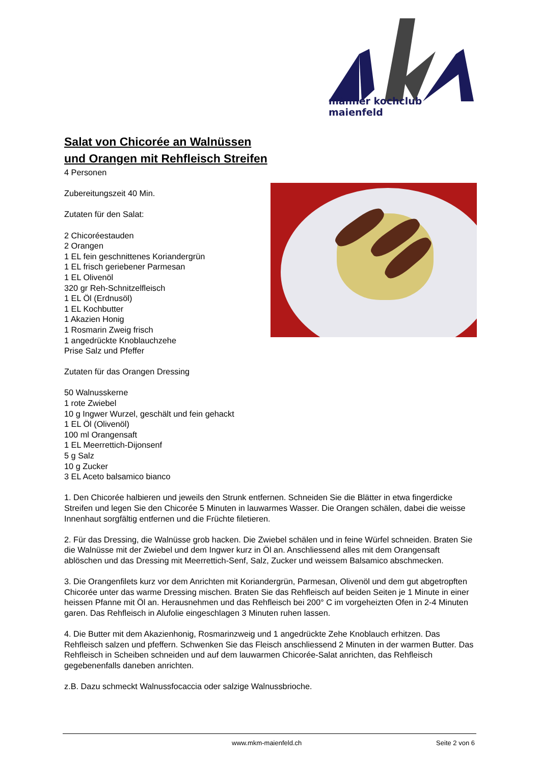männer kochclub maienfeld
Salat von Chicorée an Walnüssen
und Orangen mit Rehfleisch Streifen
4 Personen
Zubereitungszeit 40 Min.
Zutaten für den Salat:
2 Chicoréestauden
2 Orangen
1 EL fein geschnittenes Koriandergrün
1 EL frisch geriebener Parmesan
1 EL Olivenöl
320 gr Reh-Schnitzelfleisch
1 EL Öl (Erdnusöl)
1 EL Kochbutter
1 Akazien Honig
1 Rosmarin Zweig frisch
1 angedrückte Knoblauchzehe
Prise Salz und Pfeffer
Zutaten für das Orangen Dressing
50 Walnusskerne
1 rote Zwiebel
10 g Ingwer Wurzel, geschält und fein gehackt
1 EL Öl (Olivenöl)
100 ml Orangensaft
1 EL Meerrettich-Dijonsenf
5 g Salz
10 g Zucker
3 EL Aceto balsamico bianco
1. Den Chicorée halbieren und jeweils den Strunk entfernen. Schneiden Sie die Blätter in etwa fingerdicke Streifen und legen Sie den Chicorée 5 Minuten in lauwarmes Wasser. Die Orangen schälen, dabei die weisse Innenhaut sorgfältig entfernen und die Früchte filetieren.
2. Für das Dressing, die Walnüsse grob hacken. Die Zwiebel schälen und in feine Würfel schneiden. Braten Sie die Walnüsse mit der Zwiebel und dem Ingwer kurz in Öl an. Anschliessend alles mit dem Orangensaft ablöschen und das Dressing mit Meerrettich-Senf, Salz, Zucker und weissem Balsamico abschmecken.
3. Die Orangenfilets kurz vor dem Anrichten mit Koriandergrün, Parmesan, Olivenöl und dem gut abgetropften Chicorée unter das warme Dressing mischen. Braten Sie das Rehfleisch auf beiden Seiten je 1 Minute in einer heissen Pfanne mit Öl an. Herausnehmen und das Rehfleisch bei 200° C im vorgeheizten Ofen in 2-4 Minuten garen. Das Rehfleisch in Alufolie eingeschlagen 3 Minuten ruhen lassen.
4. Die Butter mit dem Akazienhonig, Rosmarinzweig und 1 angedrückte Zehe Knoblauch erhitzen. Das Rehfleisch salzen und pfeffern. Schwenken Sie das Fleisch anschliessend 2 Minuten in der warmen Butter. Das Rehfleisch in Scheiben schneiden und auf dem lauwarmen Chicorée-Salat anrichten, das Rehfleisch gegebenenfalls daneben anrichten.
z.B. Dazu schmeckt Walnussfocaccia oder salzige Walnussbrioche.
www.mkm-maienfeld.ch Seite 2 von 6